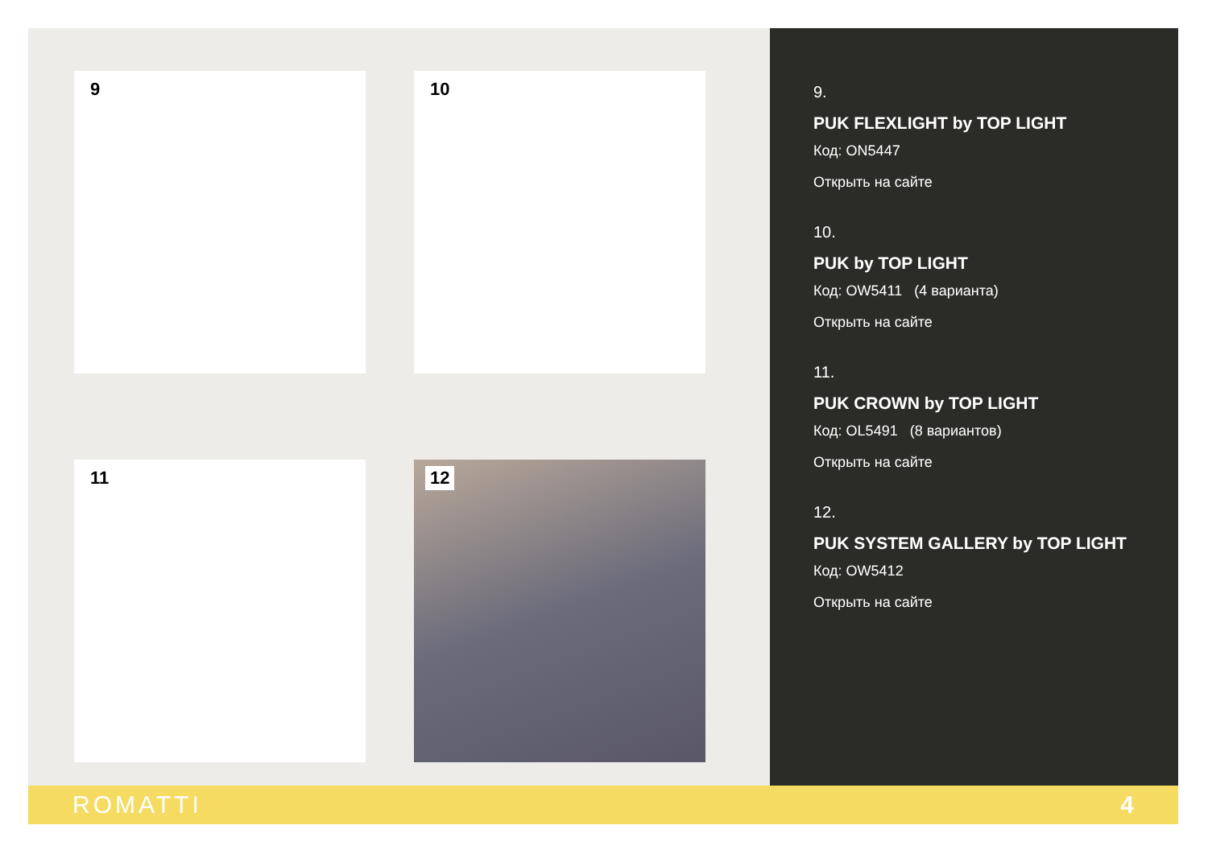9
10
11
12
9.
PUK FLEXLIGHT by TOP LIGHT
Код: ON5447
Открыть на сайте
10.
PUK by TOP LIGHT
Код: OW5411 (4 варианта)
Открыть на сайте
11.
PUK CROWN by TOP LIGHT
Код: OL5491 (8 вариантов)
Открыть на сайте
12.
PUK SYSTEM GALLERY by TOP LIGHT
Код: OW5412
Открыть на сайте
ROMATTI 4